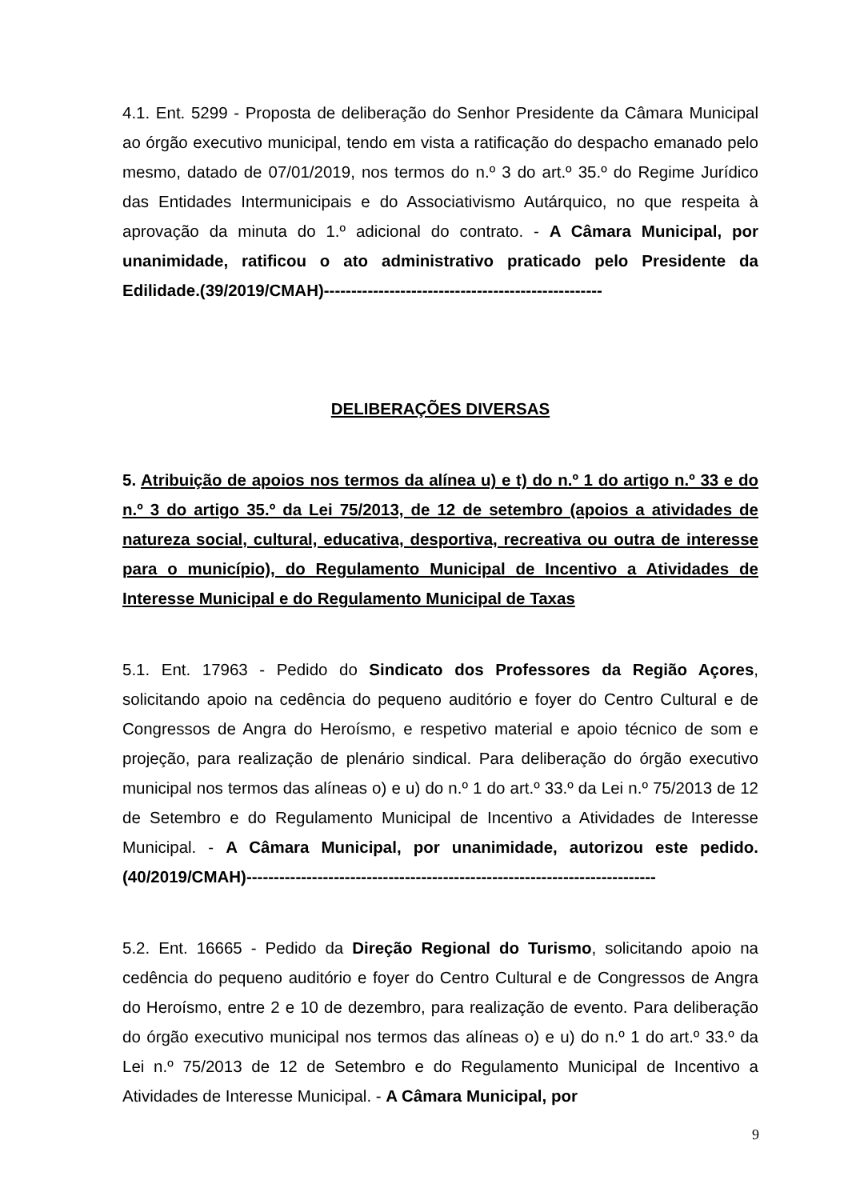4.1. Ent. 5299 - Proposta de deliberação do Senhor Presidente da Câmara Municipal ao órgão executivo municipal, tendo em vista a ratificação do despacho emanado pelo mesmo, datado de 07/01/2019, nos termos do n.º 3 do art.º 35.º do Regime Jurídico das Entidades Intermunicipais e do Associativismo Autárquico, no que respeita à aprovação da minuta do 1.º adicional do contrato. - A Câmara Municipal, por unanimidade, ratificou o ato administrativo praticado pelo Presidente da Edilidade.(39/2019/CMAH)---------------------------------------------------
DELIBERAÇÕES DIVERSAS
5. Atribuição de apoios nos termos da alínea u) e t) do n.º 1 do artigo n.º 33 e do n.º 3 do artigo 35.º da Lei 75/2013, de 12 de setembro (apoios a atividades de natureza social, cultural, educativa, desportiva, recreativa ou outra de interesse para o município), do Regulamento Municipal de Incentivo a Atividades de Interesse Municipal e do Regulamento Municipal de Taxas
5.1. Ent. 17963 - Pedido do Sindicato dos Professores da Região Açores, solicitando apoio na cedência do pequeno auditório e foyer do Centro Cultural e de Congressos de Angra do Heroísmo, e respetivo material e apoio técnico de som e projeção, para realização de plenário sindical. Para deliberação do órgão executivo municipal nos termos das alíneas o) e u) do n.º 1 do art.º 33.º da Lei n.º 75/2013 de 12 de Setembro e do Regulamento Municipal de Incentivo a Atividades de Interesse Municipal. - A Câmara Municipal, por unanimidade, autorizou este pedido.(40/2019/CMAH)---------------------------------------------------------------------------
5.2. Ent. 16665 - Pedido da Direção Regional do Turismo, solicitando apoio na cedência do pequeno auditório e foyer do Centro Cultural e de Congressos de Angra do Heroísmo, entre 2 e 10 de dezembro, para realização de evento. Para deliberação do órgão executivo municipal nos termos das alíneas o) e u) do n.º 1 do art.º 33.º da Lei n.º 75/2013 de 12 de Setembro e do Regulamento Municipal de Incentivo a Atividades de Interesse Municipal. - A Câmara Municipal, por
9